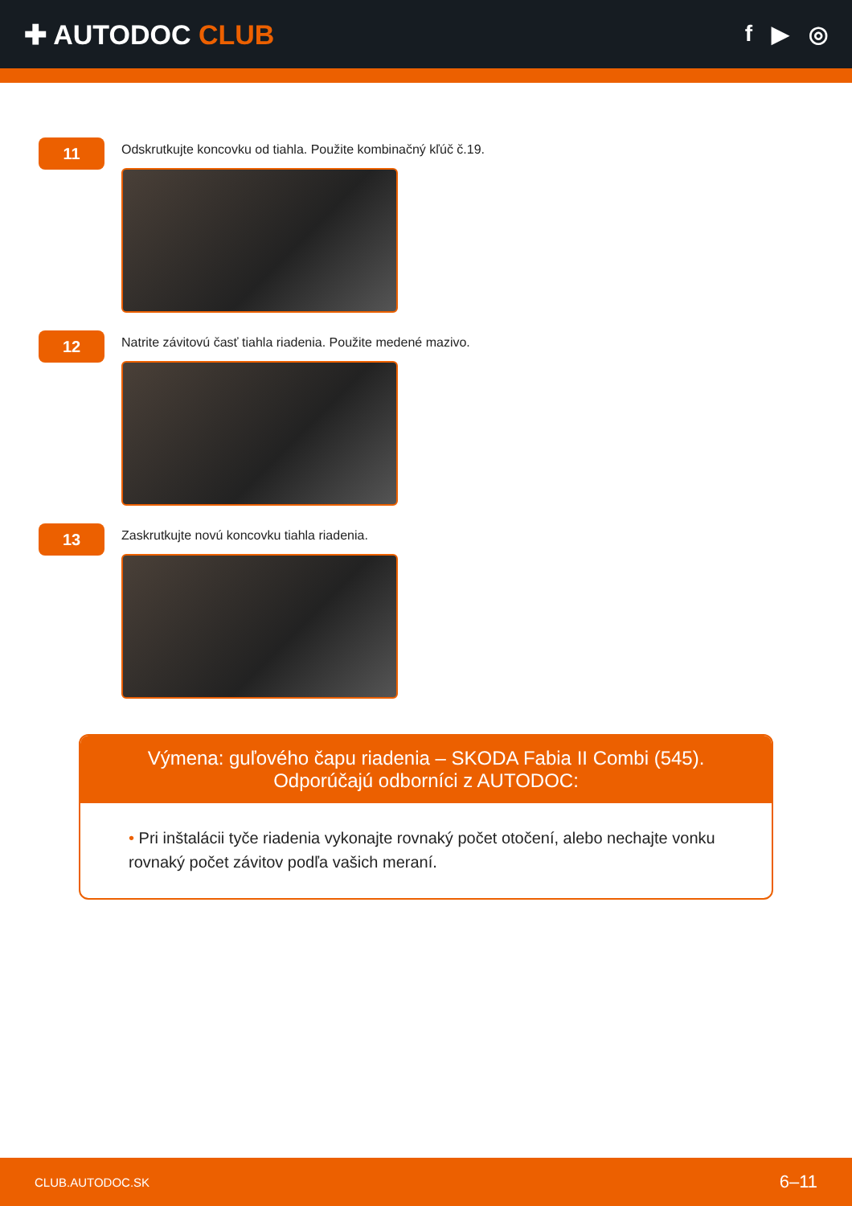✚ AUTODOC CLUB
f ▶ ◎
11
Odskrutkujte koncovku od tiahla. Použite kombinačný kľúč č.19.
12
Natrite závitovú časť tiahla riadenia. Použite medené mazivo.
13
Zaskrutkujte novú koncovku tiahla riadenia.
Výmena: guľového čapu riadenia – SKODA Fabia II Combi (545). Odporúčajú odborníci z AUTODOC:
• Pri inštalácii tyče riadenia vykonajte rovnaký počet otočení, alebo nechajte vonku rovnaký počet závitov podľa vašich meraní.
CLUB.AUTODOC.SK 6–11